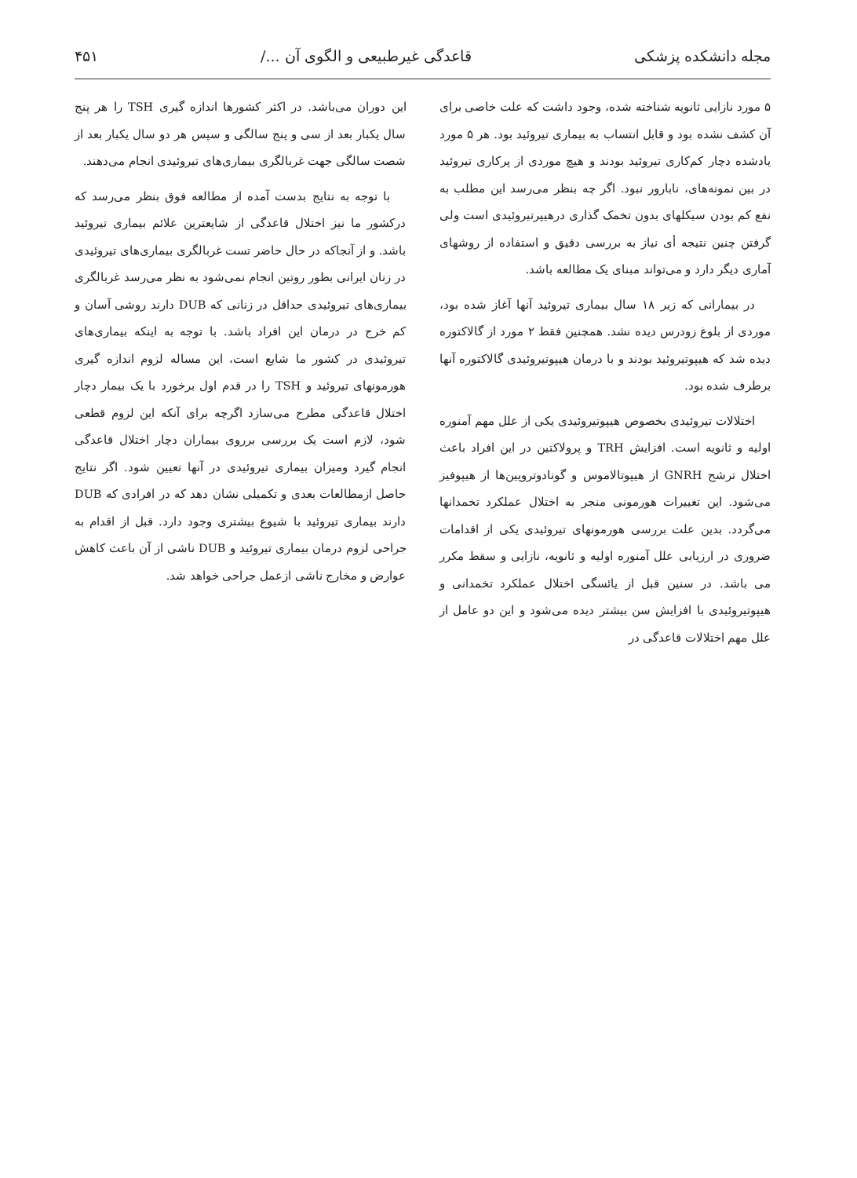مجله دانشکده پزشکی قاعدگی غیرطبیعی و الگوی آن .../ ۴۵۱
۵ مورد نازایی ثانویه شناخته شده، وجود داشت که علت خاصی برای آن کشف نشده بود و قابل انتساب به بیماری تیروئید بود. هر ۵ مورد یادشده دچار کم‌کاری تیروئید بودند و هیچ موردی از پرکاری تیروئید در بین نمونه‌های، نابارور نبود. اگر چه بنظر می‌رسد این مطلب به نفع کم بودن سیکلهای بدون تخمک گذاری درهیپرتیروئیدی است ولی گرفتن چنین نتیجه أی نیاز به بررسی دقیق و استفاده از روشهای آماری دیگر دارد و می‌تواند مبنای یک مطالعه باشد.
در بیمارانی که زیر ۱۸ سال بیماری تیروئید آنها آغاز شده بود، موردی از بلوغ زودرس دیده نشد. همچنین فقط ۲ مورد از گالاکتوره دیده شد که هیپوتیروئید بودند و با درمان هیپوتیروئیدی گالاکتوره آنها برطرف شده بود.
اختلالات تیروئیدی بخصوص هیپوتیروئیدی یکی از علل مهم آمنوره اولیه و ثانویه است. افزایش TRH و پرولاکتین در این افراد باعث اختلال ترشح GNRH از هیپوتالاموس و گونادوتروپین‌ها از هیپوفیز می‌شود. این تغییرات هورمونی منجر به اختلال عملکرد تخمدانها می‌گردد. بدین علت بررسی هورمونهای تیروئیدی یکی از اقدامات ضروری در ارزیابی علل آمنوره اولیه و ثانویه، نازایی و سقط مکرر می باشد. در سنین قبل از یائسگی اختلال عملکرد تخمدانی و هیپوتیروئیدی با افزایش سن بیشتر دیده می‌شود و این دو عامل از علل مهم اختلالات قاعدگی در
این دوران می‌باشد. در اکثر کشورها اندازه گیری TSH را هر پنج سال یکبار بعد از سی و پنج سالگی و سپس هر دو سال یکبار بعد از شصت سالگی جهت غربالگری بیماری‌های تیروئیدی انجام می‌دهند.
با توجه به نتایج بدست آمده از مطالعه فوق بنظر می‌رسد که درکشور ما نیز اختلال قاعدگی از شایعترین علائم بیماری تیروئید باشد. و از آنجاکه در حال حاضر تست غربالگری بیماری‌های تیروئیدی در زنان ایرانی بطور روتین انجام نمی‌شود به نظر می‌رسد غربالگری بیماری‌های تیروئیدی حداقل در زنانی که DUB دارند روشی آسان و کم خرج در درمان این افراد باشد. با توجه به اینکه بیماری‌های تیروئیدی در کشور ما شایع است، این مساله لزوم اندازه گیری هورمونهای تیروئید و TSH را در قدم اول برخورد با یک بیمار دچار اختلال قاعدگی مطرح می‌سازد اگرچه برای آنکه این لزوم قطعی شود، لازم است یک بررسی برروی بیماران دچار اختلال قاعدگی انجام گیرد ومیزان بیماری تیروئیدی در آنها تعیین شود. اگر نتایج حاصل ازمطالعات بعدی و تکمیلی نشان دهد که در افرادی که DUB دارند بیماری تیروئید با شیوع بیشتری وجود دارد. قبل از اقدام به جراحی لزوم درمان بیماری تیروئید و DUB ناشی از آن باعث کاهش عوارض و مخارج ناشی ازعمل جراحی خواهد شد.